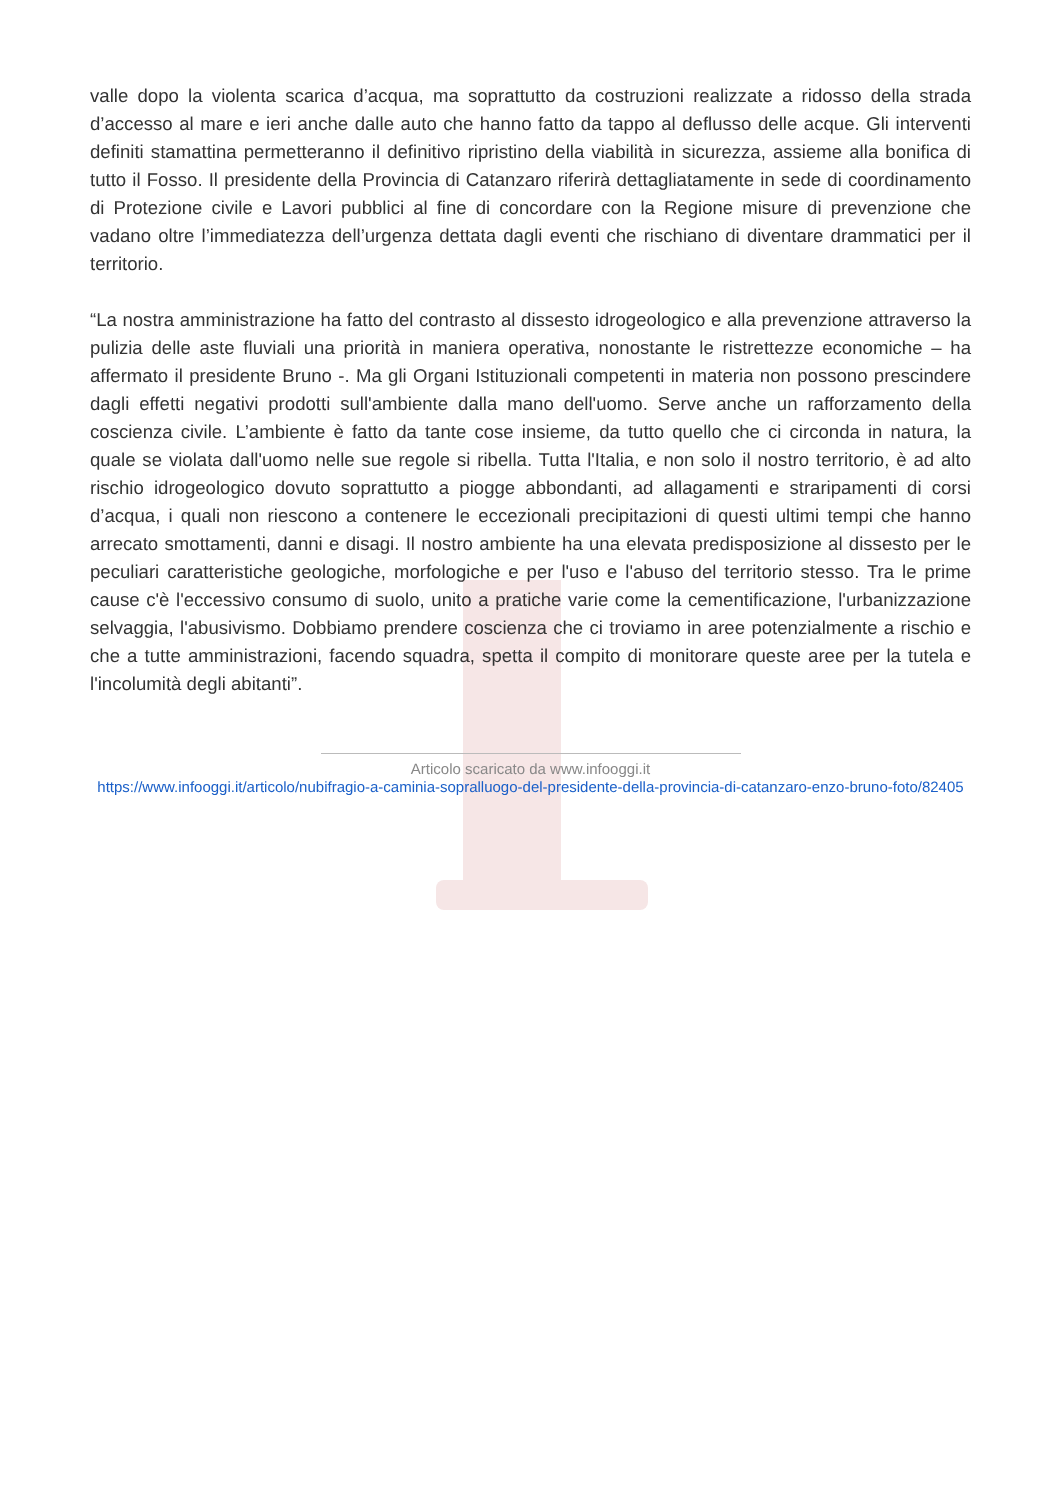valle dopo la violenta scarica d’acqua, ma soprattutto da costruzioni realizzate a ridosso della strada d’accesso al mare e ieri anche dalle auto che hanno fatto da tappo al deflusso delle acque. Gli interventi definiti stamattina permetteranno il definitivo ripristino della viabilità in sicurezza, assieme alla bonifica di tutto il Fosso. Il presidente della Provincia di Catanzaro riferirà dettagliatamente in sede di coordinamento di Protezione civile e Lavori pubblici al fine di concordare con la Regione misure di prevenzione che vadano oltre l’immediatezza dell’urgenza dettata dagli eventi che rischiano di diventare drammatici per il territorio.
“La nostra amministrazione ha fatto del contrasto al dissesto idrogeologico e alla prevenzione attraverso la pulizia delle aste fluviali una priorità in maniera operativa, nonostante le ristrettezze economiche – ha affermato il presidente Bruno -. Ma gli Organi Istituzionali competenti in materia non possono prescindere dagli effetti negativi prodotti sull'ambiente dalla mano dell'uomo. Serve anche un rafforzamento della coscienza civile. L’ambiente è fatto da tante cose insieme, da tutto quello che ci circonda in natura, la quale se violata dall'uomo nelle sue regole si ribella. Tutta l'Italia, e non solo il nostro territorio, è ad alto rischio idrogeologico dovuto soprattutto a piogge abbondanti, ad allagamenti e straripamenti di corsi d’acqua, i quali non riescono a contenere le eccezionali precipitazioni di questi ultimi tempi che hanno arrecato smottamenti, danni e disagi. Il nostro ambiente ha una elevata predisposizione al dissesto per le peculiari caratteristiche geologiche, morfologiche e per l'uso e l'abuso del territorio stesso. Tra le prime cause c'è l'eccessivo consumo di suolo, unito a pratiche varie come la cementificazione, l'urbanizzazione selvaggia, l'abusivismo. Dobbiamo prendere coscienza che ci troviamo in aree potenzialmente a rischio e che a tutte amministrazioni, facendo squadra, spetta il compito di monitorare queste aree per la tutela e l'incolumità degli abitanti”.
Articolo scaricato da www.infooggi.it
https://www.infooggi.it/articolo/nubifragio-a-caminia-sopralluogo-del-presidente-della-provincia-di-catanzaro-enzo-bruno-foto/82405